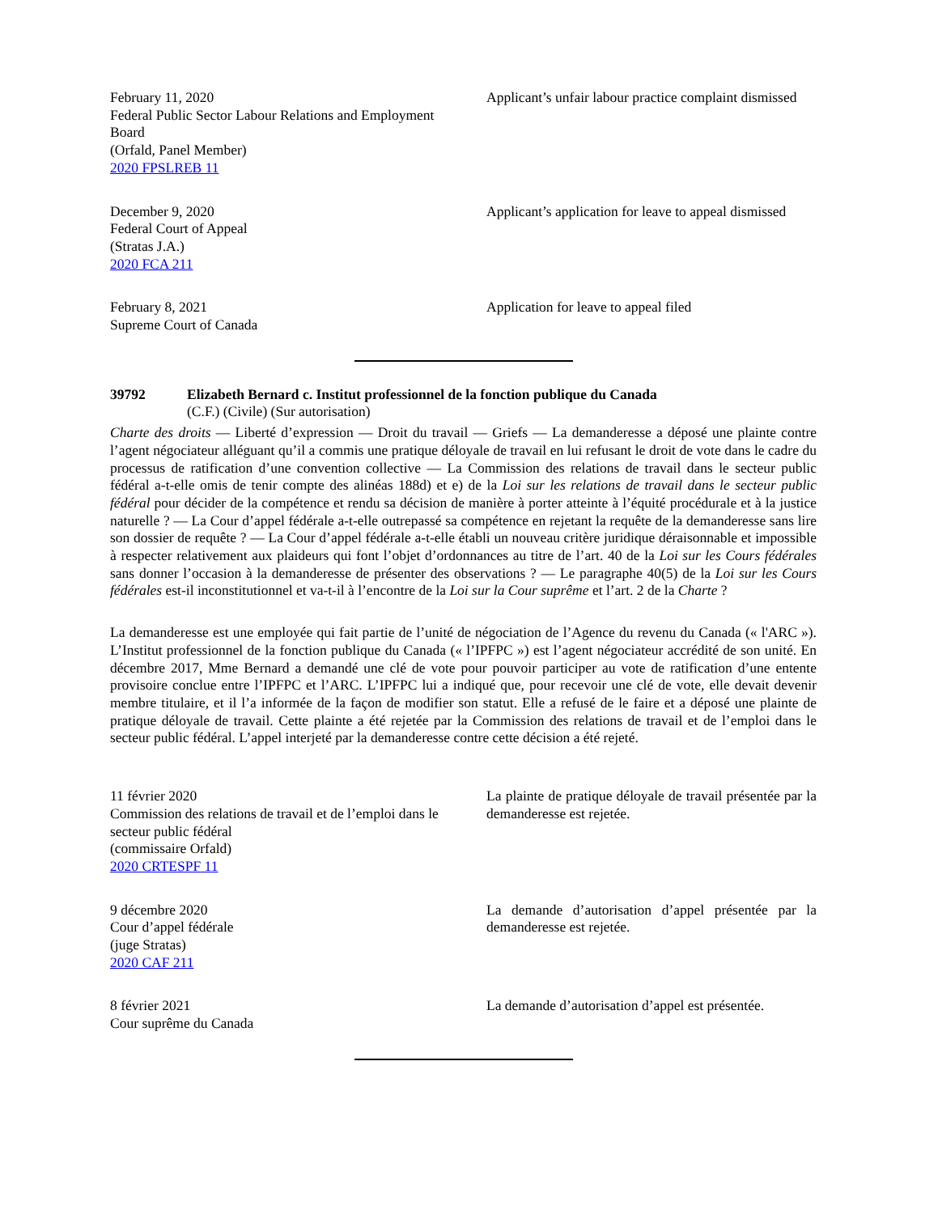February 11, 2020
Federal Public Sector Labour Relations and Employment Board
(Orfald, Panel Member)
2020 FPSLREB 11
Applicant’s unfair labour practice complaint dismissed
December 9, 2020
Federal Court of Appeal
(Stratas J.A.)
2020 FCA 211
Applicant’s application for leave to appeal dismissed
February 8, 2021
Supreme Court of Canada
Application for leave to appeal filed
39792 Elizabeth Bernard c. Institut professionnel de la fonction publique du Canada
(C.F.) (Civile) (Sur autorisation)
Charte des droits — Liberté d’expression — Droit du travail — Griefs — La demanderesse a déposé une plainte contre l’agent négociateur alléguant qu’il a commis une pratique déloyale de travail en lui refusant le droit de vote dans le cadre du processus de ratification d’une convention collective — La Commission des relations de travail dans le secteur public fédéral a-t-elle omis de tenir compte des alinéas 188d) et e) de la Loi sur les relations de travail dans le secteur public fédéral pour décider de la compétence et rendu sa décision de manière à porter atteinte à l’équité procédurale et à la justice naturelle ? — La Cour d’appel fédérale a-t-elle outrepassé sa compétence en rejetant la requête de la demanderesse sans lire son dossier de requête ? — La Cour d’appel fédérale a-t-elle établi un nouveau critère juridique déraisonnable et impossible à respecter relativement aux plaideurs qui font l’objet d’ordonnances au titre de l’art. 40 de la Loi sur les Cours fédérales sans donner l’occasion à la demanderesse de présenter des observations ? — Le paragraphe 40(5) de la Loi sur les Cours fédérales est-il inconstitutionnel et va-t-il à l’encontre de la Loi sur la Cour suprême et l’art. 2 de la Charte ?
La demanderesse est une employée qui fait partie de l’unité de négociation de l’Agence du revenu du Canada (« l'ARC »). L’Institut professionnel de la fonction publique du Canada (« l’IPFPC ») est l’agent négociateur accrédité de son unité. En décembre 2017, Mme Bernard a demandé une clé de vote pour pouvoir participer au vote de ratification d’une entente provisoire conclue entre l’IPFPC et l’ARC. L’IPFPC lui a indiqué que, pour recevoir une clé de vote, elle devait devenir membre titulaire, et il l’a informée de la façon de modifier son statut. Elle a refusé de le faire et a déposé une plainte de pratique déloyale de travail. Cette plainte a été rejetée par la Commission des relations de travail et de l’emploi dans le secteur public fédéral. L’appel interjeté par la demanderesse contre cette décision a été rejeté.
11 février 2020
Commission des relations de travail et de l’emploi dans le secteur public fédéral
(commissaire Orfald)
2020 CRTESPF 11
La plainte de pratique déloyale de travail présentée par la demanderesse est rejetée.
9 décembre 2020
Cour d’appel fédérale
(juge Stratas)
2020 CAF 211
La demande d’autorisation d’appel présentée par la demanderesse est rejetée.
8 février 2021
Cour suprême du Canada
La demande d’autorisation d’appel est présentée.